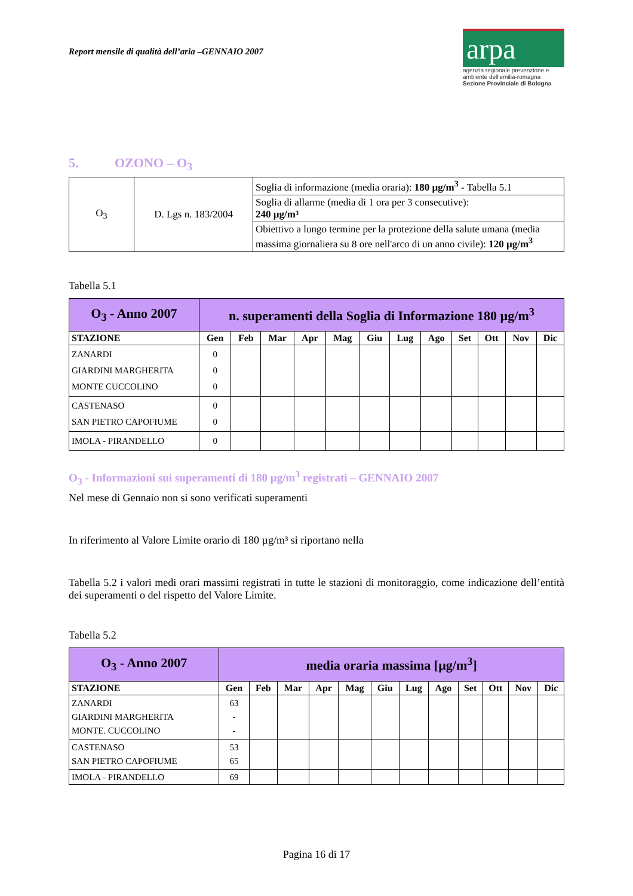Report mensile di qualità dell’aria –GENNAIO 2007
arpa
agenzia regionale prevenzione e ambiente dell'emilia-romagna
Sezione Provinciale di Bologna
5. OZONO – O<sub>3</sub>
| O<sub>3</sub> | D. Lgs n. 183/2004 | Soglia di informazione (media oraria): 180 µg/m<sup>3</sup> - Tabella 5.1 |
| | | Soglia di allarme (media di 1 ora per 3 consecutive): 240 µg/m³ |
| | | Obiettivo a lungo termine per la protezione della salute umana (media massima giornaliera su 8 ore nell'arco di un anno civile): 120 µg/m<sup>3</sup> |
Tabella 5.1
| O<sub>3</sub> - Anno 2007 | n. superamenti della Soglia di Informazione 180 µg/m<sup>3</sup> | | | | | | | | | | | |
| --- | --- | --- | --- | --- | --- | --- | --- | --- | --- | --- | --- | --- |
| STAZIONE | Gen | Feb | Mar | Apr | Mag | Giu | Lug | Ago | Set | Ott | Nov | Dic |
| ZANARDI GIARDINI MARGHERITA MONTE CUCCOLINO | 0 0 0 | | | | | | | | | | | |
| CASTENASO SAN PIETRO CAPOFIUME | 0 0 | | | | | | | | | | | |
| IMOLA - PIRANDELLO | 0 | | | | | | | | | | | |
O<sub>3</sub> - Informazioni sui superamenti di 180 µg/m<sup>3</sup> registrati – GENNAIO 2007
Nel mese di Gennaio non si sono verificati superamenti
In riferimento al Valore Limite orario di 180 µg/m³ si riportano nella
Tabella 5.2 i valori medi orari massimi registrati in tutte le stazioni di monitoraggio, come indicazione dell’entità dei superamenti o del rispetto del Valore Limite.
Tabella 5.2
| O<sub>3</sub> - Anno 2007 | media oraria massima [µg/m<sup>3</sup>] | | | | | | | | | | | |
| --- | --- | --- | --- | --- | --- | --- | --- | --- | --- | --- | --- | --- |
| STAZIONE | Gen | Feb | Mar | Apr | Mag | Giu | Lug | Ago | Set | Ott | Nov | Dic |
| ZANARDI GIARDINI MARGHERITA MONTE. CUCCOLINO | 63 - - | | | | | | | | | | | |
| CASTENASO SAN PIETRO CAPOFIUME | 53 65 | | | | | | | | | | | |
| IMOLA - PIRANDELLO | 69 | | | | | | | | | | | |
Pagina 16 di 17